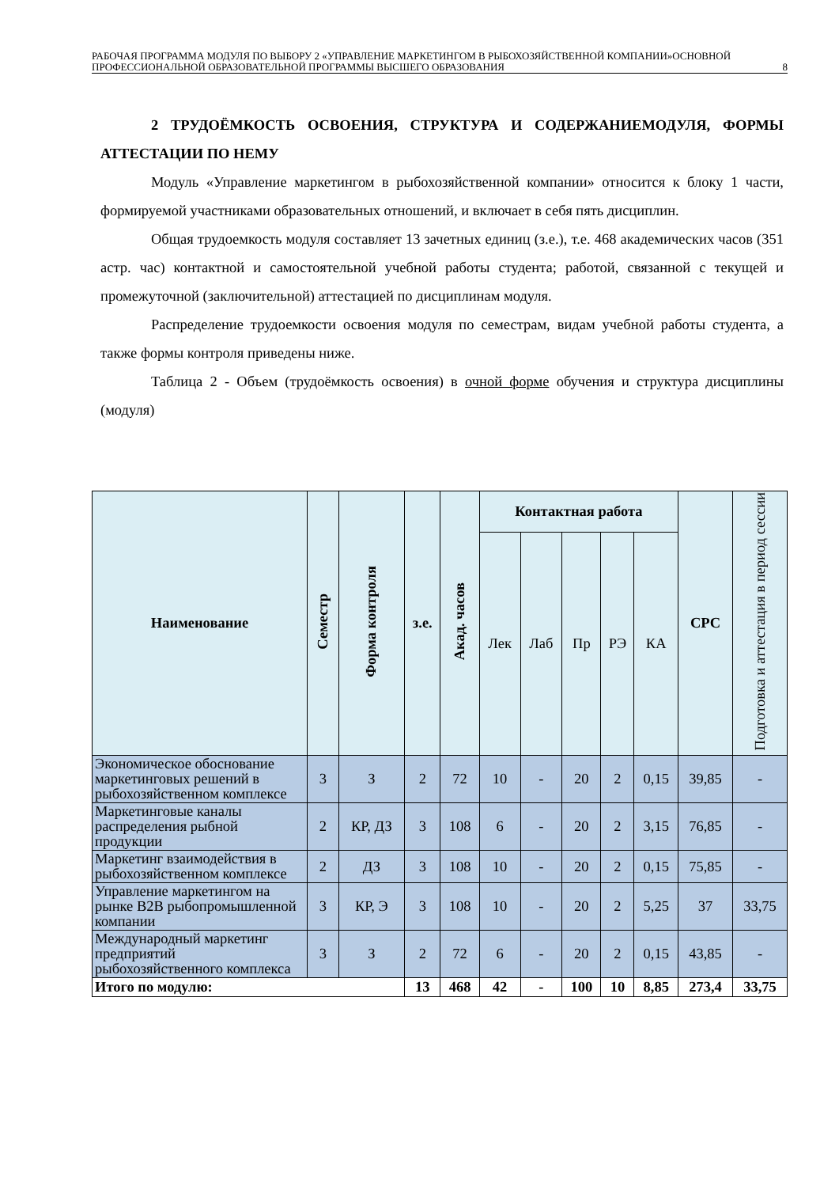РАБОЧАЯ ПРОГРАММА МОДУЛЯ ПО ВЫБОРУ 2 «УПРАВЛЕНИЕ МАРКЕТИНГОМ В РЫБОХОЗЯЙСТВЕННОЙ КОМПАНИИ»ОСНОВНОЙ ПРОФЕССИОНАЛЬНОЙ ОБРАЗОВАТЕЛЬНОЙ ПРОГРАММЫ ВЫСШЕГО ОБРАЗОВАНИЯ 8
2 ТРУДОЁМКОСТЬ ОСВОЕНИЯ, СТРУКТУРА И СОДЕРЖАНИЕМОДУЛЯ, ФОРМЫ АТТЕСТАЦИИ ПО НЕМУ
Модуль «Управление маркетингом в рыбохозяйственной компании» относится к блоку 1 части, формируемой участниками образовательных отношений, и включает в себя пять дисциплин.
Общая трудоемкость модуля составляет 13 зачетных единиц (з.е.), т.е. 468 академических часов (351 астр. час) контактной и самостоятельной учебной работы студента; работой, связанной с текущей и промежуточной (заключительной) аттестацией по дисциплинам модуля.
Распределение трудоемкости освоения модуля по семестрам, видам учебной работы студента, а также формы контроля приведены ниже.
Таблица 2 - Объем (трудоёмкость освоения) в очной форме обучения и структура дисциплины (модуля)
| Наименование | Семестр | Форма контроля | з.е. | Акад. часов | Контактная работа | | | | | СРС | Подготовка и аттестация в период сессии |
| --- | --- | --- | --- | --- | --- | --- | --- | --- | --- | --- | --- |
| | | | | | Лек | Лаб | Пр | РЭ | КА | | |
| Экономическое обоснование маркетинговых решений в рыбохозяйственном комплексе | 3 | З | 2 | 72 | 10 | - | 20 | 2 | 0,15 | 39,85 | - |
| Маркетинговые каналы распределения рыбной продукции | 2 | КР, ДЗ | 3 | 108 | 6 | - | 20 | 2 | 3,15 | 76,85 | - |
| Маркетинг взаимодействия в рыбохозяйственном комплексе | 2 | ДЗ | 3 | 108 | 10 | - | 20 | 2 | 0,15 | 75,85 | - |
| Управление маркетингом на рынке B2B рыбопромышленной компании | 3 | КР, Э | 3 | 108 | 10 | - | 20 | 2 | 5,25 | 37 | 33,75 |
| Международный маркетинг предприятий рыбохозяйственного комплекса | 3 | З | 2 | 72 | 6 | - | 20 | 2 | 0,15 | 43,85 | - |
| Итого по модулю: | | | 13 | 468 | 42 | - | 100 | 10 | 8,85 | 273,4 | 33,75 |